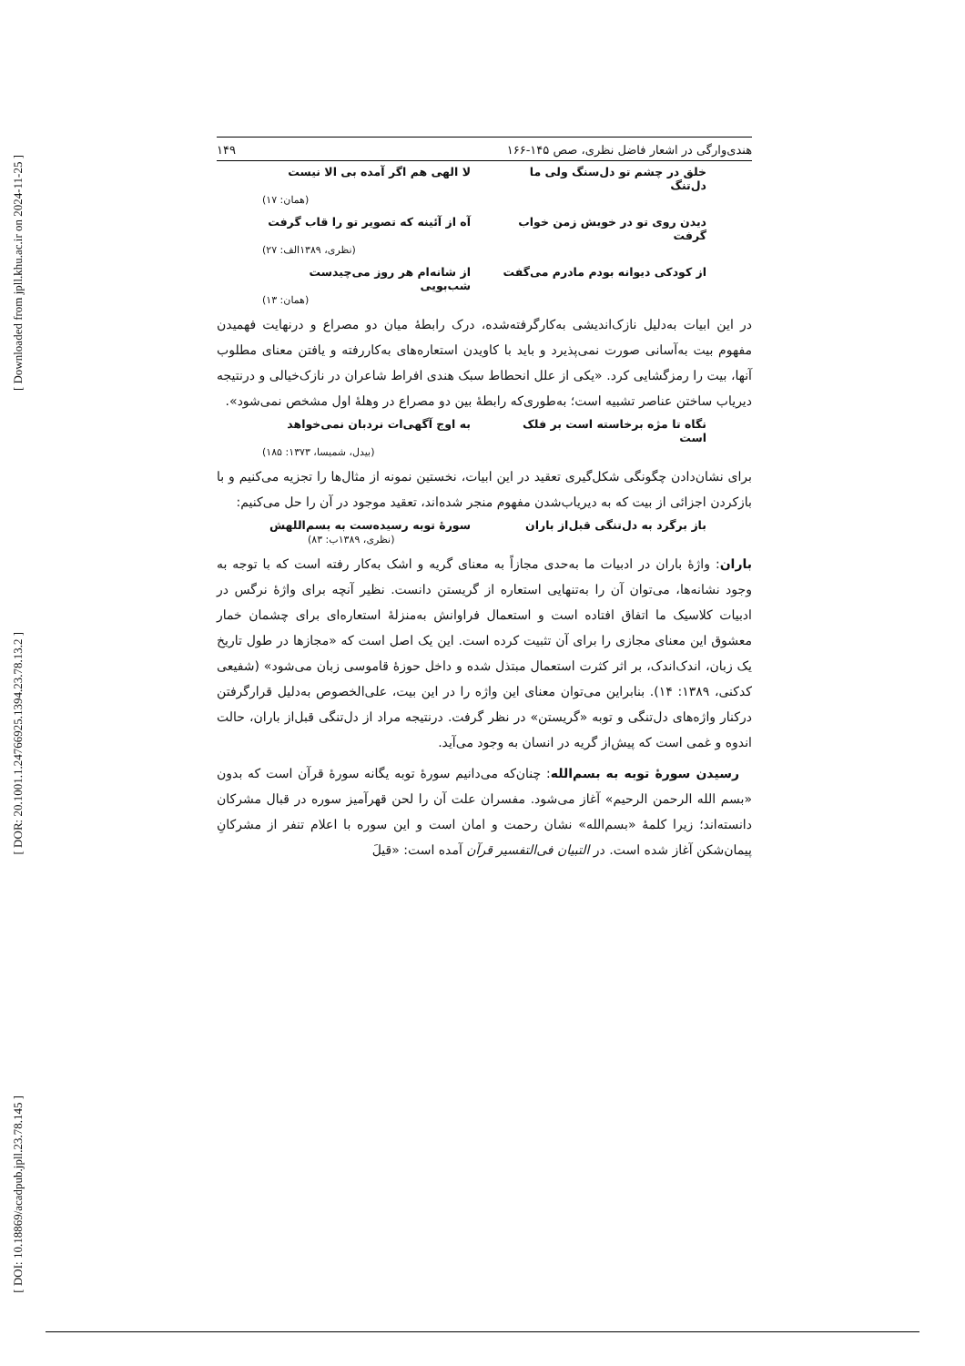[ Downloaded from jpll.khu.ac.ir on 2024-11-25 ]
[ DOR: 20.1001.1.24766925.1394.23.78.13.2 ]
[ DOI: 10.18869/acadpub.jpll.23.78.145 ]
هندی‌وارگی در اشعار فاضل نظری، صص ۱۴۵-۱۶۶ ۱۴۹
خلق در چشم تو دل‌سنگ ولی ما دل‌تنگ لا الهی هم اگر آمده بی الا نیست
(همان: ۱۷)
دیدن روی تو در خویش زمن خواب گرفت آه از آئینه که تصویر تو را قاب گرفت
(نظری، ۱۳۸۹الف: ۲۷)
از کودکی دیوانه بودم مادرم می‌گفت از شانه‌ام هر روز می‌چیدست شب‌بویی
(همان: ۱۳)
در این ابیات به‌دلیل نازک‌اندیشی به‌کارگرفته‌شده، درک رابطهٔ میان دو مصراع و درنهایت فهمیدن مفهوم بیت به‌آسانی صورت نمی‌پذیرد و باید با کاویدن استعاره‌های به‌کاررفته و یافتن معنای مطلوب آنها، بیت را رمزگشایی کرد. «یکی از علل انحطاط سبک هندی افراط شاعران در نازک‌خیالی و درنتیجه دیریاب ساختن عناصر تشبیه است؛ به‌طوری‌که رابطهٔ بین دو مصراع در وهلهٔ اول مشخص نمی‌شود».
نگاه تا مژه برخاسته است بر فلک است به اوج آگهی‌ات نردبان نمی‌خواهد
(بیدل، شمیسا، ۱۳۷۳: ۱۸۵)
برای نشان‌دادن چگونگی شکل‌گیری تعقید در این ابیات، نخستین نمونه از مثال‌ها را تجزیه می‌کنیم و با بازکردن اجزائی از بیت که به دیریاب‌شدن مفهوم منجر شده‌اند، تعقید موجود در آن را حل می‌کنیم:
باز برگرد به دل‌تنگی قبل‌از باران سورهٔ توبه رسیده‌ست به بسم‌اللهش
(نظری، ۱۳۸۹ب: ۸۳)
باران: واژهٔ باران در ادبیات ما به‌حدی مجازاً به معنای گریه و اشک به‌کار رفته است که با توجه به وجود نشانه‌ها، می‌توان آن را به‌تنهایی استعاره از گریستن دانست. نظیر آنچه برای واژهٔ نرگس در ادبیات کلاسیک ما اتفاق افتاده است و استعمال فراوانش به‌منزلهٔ استعاره‌ای برای چشمان خمار معشوق این معنای مجازی را برای آن تثبیت کرده است. این یک اصل است که «مجازها در طول تاریخ یک زبان، اندک‌اندک، بر اثر کثرت استعمال مبتذل شده و داخل حوزهٔ قاموسی زبان می‌شود» (شفیعی کدکنی، ۱۳۸۹: ۱۴). بنابراین می‌توان معنای این واژه را در این بیت، علی‌الخصوص به‌دلیل قرارگرفتن درکنار واژه‌های دل‌تنگی و توبه «گریستن» در نظر گرفت. درنتیجه مراد از دل‌تنگی قبل‌از باران، حالت اندوه و غمی است که پیش‌از گریه در انسان به وجود می‌آید.
رسیدن سورهٔ توبه به بسم‌الله: چنان‌که می‌دانیم سورهٔ توبه یگانه سورهٔ قرآن است که بدون «بسم الله الرحمن الرحیم» آغاز می‌شود. مفسران علت آن را لحن قهرآمیز سوره در قبال مشرکان دانسته‌اند؛ زیرا کلمهٔ «بسم‌الله» نشان رحمت و امان است و این سوره با اعلام تنفر از مشرکانِ پیمان‌شکن آغاز شده است. در التبیان فی‌التفسیر قرآن آمده است: «قیلَ